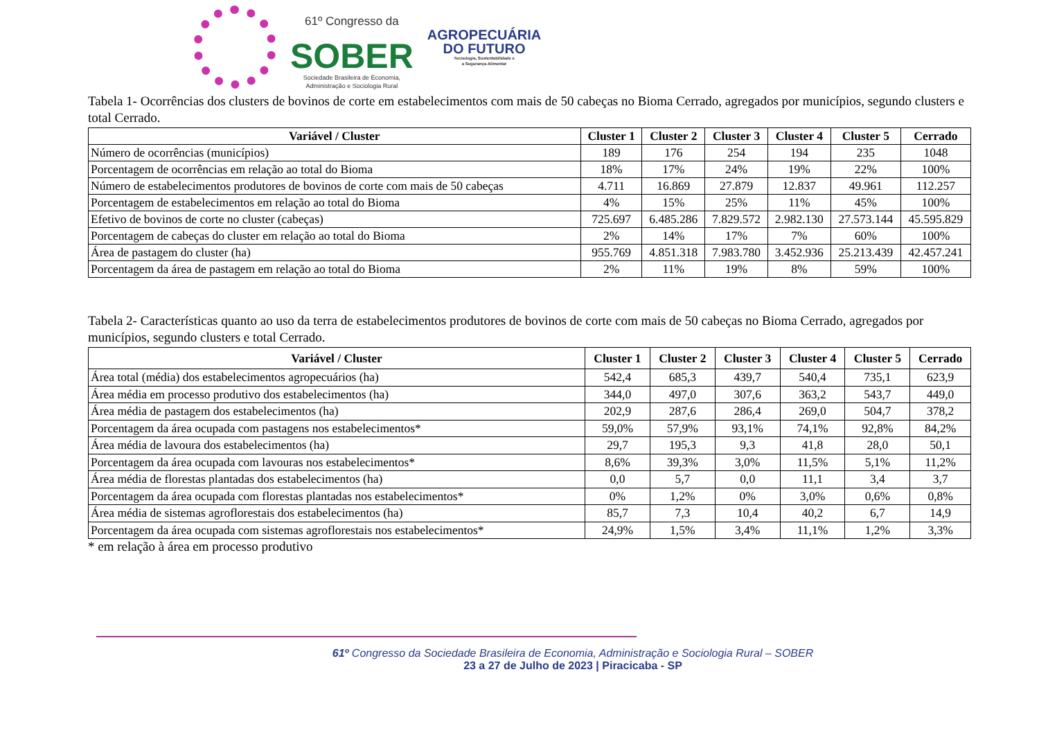61º Congresso da
SOBER
Sociedade Brasileira de Economia,
Administração e Sociologia Rural
AGROPECUÁRIA
DO FUTURO
Tecnologia, Sustentabilidade e
a Segurança Alimentar
Tabela 1- Ocorrências dos clusters de bovinos de corte em estabelecimentos com mais de 50 cabeças no Bioma Cerrado, agregados por municípios, segundo clusters e total Cerrado.
| Variável / Cluster | Cluster 1 | Cluster 2 | Cluster 3 | Cluster 4 | Cluster 5 | Cerrado |
| --- | --- | --- | --- | --- | --- | --- |
| Número de ocorrências (municípios) | 189 | 176 | 254 | 194 | 235 | 1048 |
| Porcentagem de ocorrências em relação ao total do Bioma | 18% | 17% | 24% | 19% | 22% | 100% |
| Número de estabelecimentos produtores de bovinos de corte com mais de 50 cabeças | 4.711 | 16.869 | 27.879 | 12.837 | 49.961 | 112.257 |
| Porcentagem de estabelecimentos em relação ao total do Bioma | 4% | 15% | 25% | 11% | 45% | 100% |
| Efetivo de bovinos de corte no cluster (cabeças) | 725.697 | 6.485.286 | 7.829.572 | 2.982.130 | 27.573.144 | 45.595.829 |
| Porcentagem de cabeças do cluster em relação ao total do Bioma | 2% | 14% | 17% | 7% | 60% | 100% |
| Área de pastagem do cluster (ha) | 955.769 | 4.851.318 | 7.983.780 | 3.452.936 | 25.213.439 | 42.457.241 |
| Porcentagem da área de pastagem em relação ao total do Bioma | 2% | 11% | 19% | 8% | 59% | 100% |
Tabela 2- Características quanto ao uso da terra de estabelecimentos produtores de bovinos de corte com mais de 50 cabeças no Bioma Cerrado, agregados por municípios, segundo clusters e total Cerrado.
| Variável / Cluster | Cluster 1 | Cluster 2 | Cluster 3 | Cluster 4 | Cluster 5 | Cerrado |
| --- | --- | --- | --- | --- | --- | --- |
| Área total (média) dos estabelecimentos agropecuários (ha) | 542,4 | 685,3 | 439,7 | 540,4 | 735,1 | 623,9 |
| Área média em processo produtivo dos estabelecimentos (ha) | 344,0 | 497,0 | 307,6 | 363,2 | 543,7 | 449,0 |
| Área média de pastagem dos estabelecimentos (ha) | 202,9 | 287,6 | 286,4 | 269,0 | 504,7 | 378,2 |
| Porcentagem da área ocupada com pastagens nos estabelecimentos* | 59,0% | 57,9% | 93,1% | 74,1% | 92,8% | 84,2% |
| Área média de lavoura dos estabelecimentos (ha) | 29,7 | 195,3 | 9,3 | 41,8 | 28,0 | 50,1 |
| Porcentagem da área ocupada com lavouras nos estabelecimentos* | 8,6% | 39,3% | 3,0% | 11,5% | 5,1% | 11,2% |
| Área média de florestas plantadas dos estabelecimentos (ha) | 0,0 | 5,7 | 0,0 | 11,1 | 3,4 | 3,7 |
| Porcentagem da área ocupada com florestas plantadas nos estabelecimentos* | 0% | 1,2% | 0% | 3,0% | 0,6% | 0,8% |
| Área média de sistemas agroflorestais dos estabelecimentos (ha) | 85,7 | 7,3 | 10,4 | 40,2 | 6,7 | 14,9 |
| Porcentagem da área ocupada com sistemas agroflorestais nos estabelecimentos* | 24,9% | 1,5% | 3,4% | 11,1% | 1,2% | 3,3% |
* em relação à área em processo produtivo
61º Congresso da Sociedade Brasileira de Economia, Administração e Sociologia Rural – SOBER
23 a 27 de Julho de 2023 | Piracicaba - SP